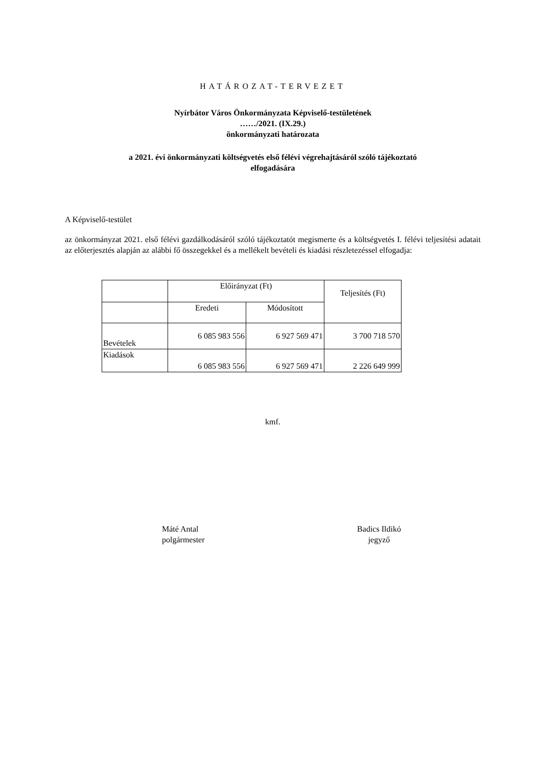HATÁROZAT-TERVEZET
Nyírbátor Város Önkormányzata Képviselő-testületének
……/2021. (IX.29.)
önkormányzati határozata
a 2021. évi önkormányzati költségvetés első félévi végrehajtásáról szóló tájékoztató
elfogadására
A Képviselő-testület
az önkormányzat 2021. első félévi gazdálkodásáról szóló tájékoztatót megismerte és a költségvetés I. félévi teljesítési adatait az előterjesztés alapján az alábbi fő összegekkel és a mellékelt bevételi és kiadási részletezéssel elfogadja:
| | Előirányzat (Ft) | | Teljesítés (Ft) |
| --- | --- | --- | --- |
| | Eredeti | Módosított | |
| Bevételek | 6 085 983 556 | 6 927 569 471 | 3 700 718 570 |
| Kiadások | 6 085 983 556 | 6 927 569 471 | 2 226 649 999 |
kmf.
Máté Antal
polgármester
Badics Ildikó
jegyző